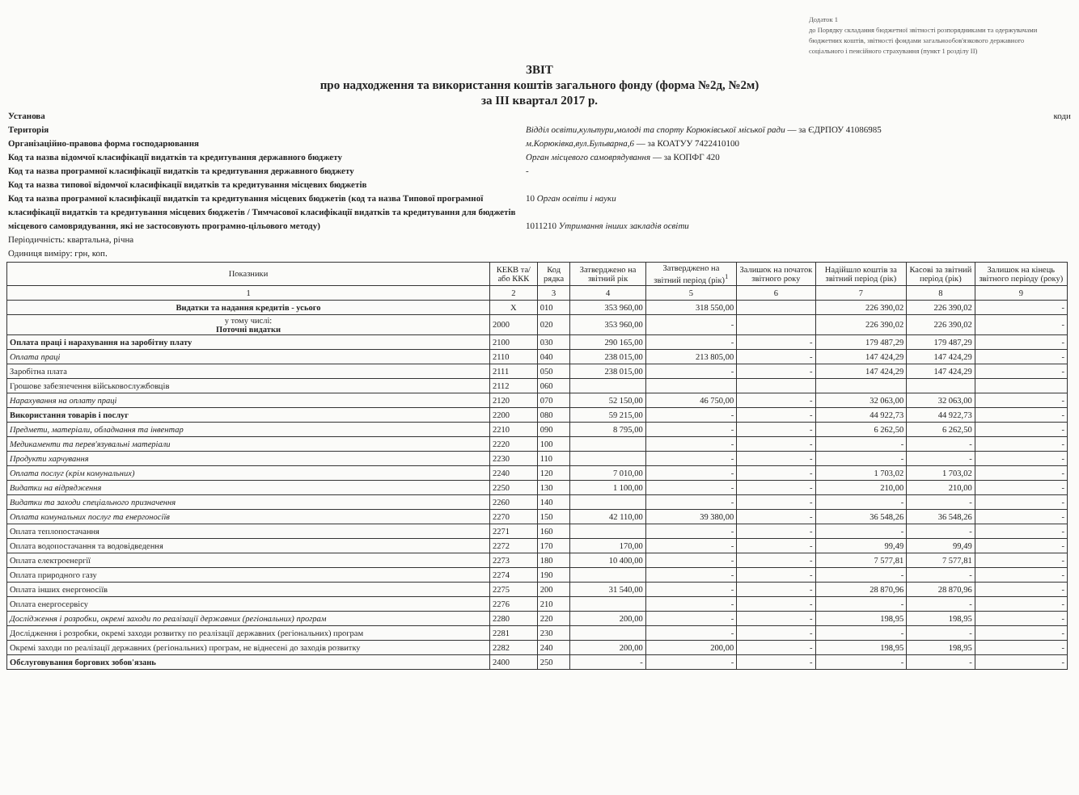Додаток 1
до Порядку складання бюджетної звітності розпорядниками та одержувачами бюджетних коштів, звітності фондами загальнообов'язкового державного соціального і пенсійного страхування (пункт 1 розділу II)
ЗВІТ
про надходження та використання коштів загального фонду (форма №2д, №2м)
за III квартал 2017 р.
Установа
Територія
Організаційно-правова форма господарювання
Код та назва відомчої класифікації видатків та кредитування державного бюджету
Код та назва програмної класифікації видатків та кредитування державного бюджету
Код та назва типової відомчої класифікації видатків та кредитування місцевих бюджетів
Код та назва програмної класифікації видатків та кредитування місцевих бюджетів (код та назва Типової програмної класифікації видатків та кредитування місцевих бюджетів / Тимчасової класифікації видатків та кредитування для бюджетів місцевого самоврядування, які не застосовують програмно-цільового методу)
Періодичність: квартальна, річна
Одиниця виміру: грн, коп.
коди
Відділ освіти,культури,молоді та спорту Корюківської міської ради — за ЄДРПОУ 41086985
м.Корюківка,вул.Бульварна,6 — за КОАТУУ 7422410100
Орган місцевого самоврядування — за КОПФГ 420
-
10 Орган освіти і науки
1011210 Утримання інших закладів освіти
| Показники | КЕКВ та/або ККК | Код рядка | Затверджено на звітний рік | Затверджено на звітний період (рік)<sup>1</sup> | Залишок на початок звітного року | Надійшло коштів за звітний період (рік) | Касові за звітний період (рік) | Залишок на кінець звітного періоду (року) |
| --- | --- | --- | --- | --- | --- | --- | --- | --- |
| 1 | 2 | 3 | 4 | 5 | 6 | 7 | 8 | 9 |
| Видатки та надання кредитів - усього | X | 010 | 353 960,00 | 318 550,00 | | 226 390,02 | 226 390,02 | - |
| у тому числі: Поточні видатки | 2000 | 020 | 353 960,00 | - | | 226 390,02 | 226 390,02 | - |
| Оплата праці і нарахування на заробітну плату | 2100 | 030 | 290 165,00 | - | - | 179 487,29 | 179 487,29 | - |
| Оплата праці | 2110 | 040 | 238 015,00 | 213 805,00 | - | 147 424,29 | 147 424,29 | - |
| Заробітна плата | 2111 | 050 | 238 015,00 | - | - | 147 424,29 | 147 424,29 | - |
| Грошове забезпечення військовослужбовців | 2112 | 060 | | | | | | |
| Нарахування на оплату праці | 2120 | 070 | 52 150,00 | 46 750,00 | - | 32 063,00 | 32 063,00 | - |
| Використання товарів і послуг | 2200 | 080 | 59 215,00 | - | - | 44 922,73 | 44 922,73 | - |
| Предмети, матеріали, обладнання та інвентар | 2210 | 090 | 8 795,00 | - | - | 6 262,50 | 6 262,50 | - |
| Медикаменти та перев'язувальні матеріали | 2220 | 100 | | - | - | - | - | - |
| Продукти харчування | 2230 | 110 | | - | - | - | - | - |
| Оплата послуг (крім комунальних) | 2240 | 120 | 7 010,00 | - | - | 1 703,02 | 1 703,02 | - |
| Видатки на відрядження | 2250 | 130 | 1 100,00 | - | - | 210,00 | 210,00 | - |
| Видатки та заходи спеціального призначення | 2260 | 140 | | - | - | - | - | - |
| Оплата комунальних послуг та енергоносіїв | 2270 | 150 | 42 110,00 | 39 380,00 | - | 36 548,26 | 36 548,26 | - |
| Оплата теплопостачання | 2271 | 160 | | - | - | - | - | - |
| Оплата водопостачання та водовідведення | 2272 | 170 | 170,00 | - | - | 99,49 | 99,49 | - |
| Оплата електроенергії | 2273 | 180 | 10 400,00 | - | - | 7 577,81 | 7 577,81 | - |
| Оплата природного газу | 2274 | 190 | | - | - | - | - | - |
| Оплата інших енергоносіїв | 2275 | 200 | 31 540,00 | - | - | 28 870,96 | 28 870,96 | - |
| Оплата енергосервісу | 2276 | 210 | | - | - | - | - | - |
| Дослідження і розробки, окремі заходи по реалізації державних (регіональних) програм | 2280 | 220 | 200,00 | - | - | 198,95 | 198,95 | - |
| Дослідження і розробки, окремі заходи розвитку по реалізації державних (регіональних) програм | 2281 | 230 | | - | - | - | - | - |
| Окремі заходи по реалізації державних (регіональних) програм, не віднесені до заходів розвитку | 2282 | 240 | 200,00 | 200,00 | - | 198,95 | 198,95 | - |
| Обслуговування боргових зобов'язань | 2400 | 250 | - | - | - | - | - | - |